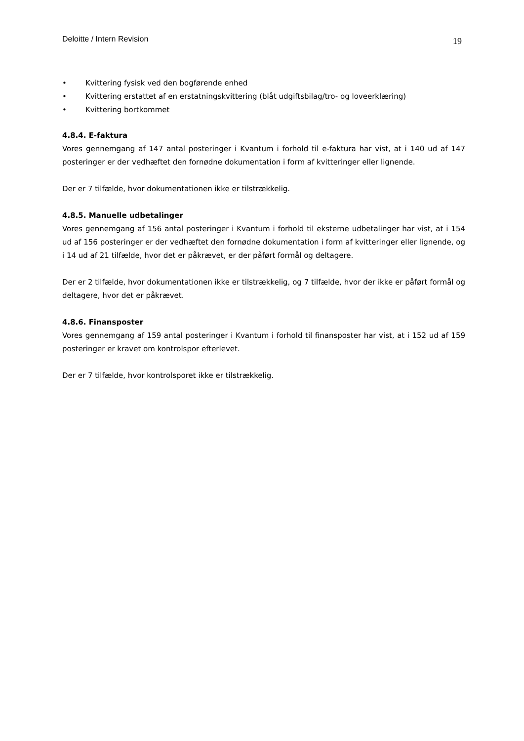Deloitte / Intern Revision 19
• Kvittering fysisk ved den bogførende enhed
• Kvittering erstattet af en erstatningskvittering (blåt udgiftsbilag/tro- og loveerklæring)
• Kvittering bortkommet
4.8.4. E-faktura
Vores gennemgang af 147 antal posteringer i Kvantum i forhold til e-faktura har vist, at i 140 ud af 147 posteringer er der vedhæftet den fornødne dokumentation i form af kvitteringer eller lignende.
Der er 7 tilfælde, hvor dokumentationen ikke er tilstrækkelig.
4.8.5. Manuelle udbetalinger
Vores gennemgang af 156 antal posteringer i Kvantum i forhold til eksterne udbetalinger har vist, at i 154 ud af 156 posteringer er der vedhæftet den fornødne dokumentation i form af kvitteringer eller lignende, og i 14 ud af 21 tilfælde, hvor det er påkrævet, er der påført formål og deltagere.
Der er 2 tilfælde, hvor dokumentationen ikke er tilstrækkelig, og 7 tilfælde, hvor der ikke er påført formål og deltagere, hvor det er påkrævet.
4.8.6. Finansposter
Vores gennemgang af 159 antal posteringer i Kvantum i forhold til finansposter har vist, at i 152 ud af 159 posteringer er kravet om kontrolspor efterlevet.
Der er 7 tilfælde, hvor kontrolsporet ikke er tilstrækkelig.